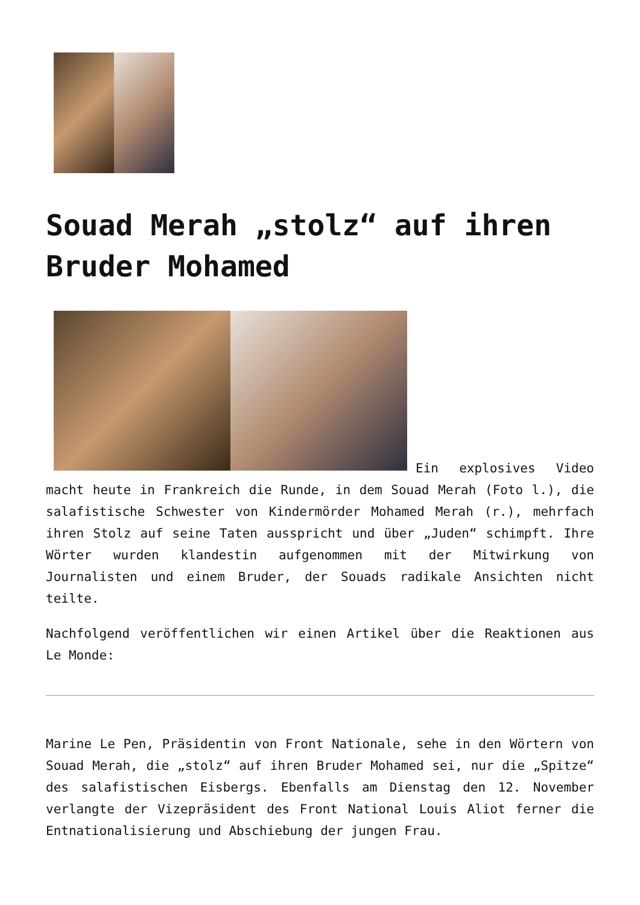Souad Merah „stolz“ auf ihren Bruder Mohamed
Ein explosives Video macht heute in Frankreich die Runde, in dem Souad Merah (Foto l.), die salafistische Schwester von Kindermörder Mohamed Merah (r.), mehrfach ihren Stolz auf seine Taten ausspricht und über „Juden“ schimpft. Ihre Wörter wurden klandestin aufgenommen mit der Mitwirkung von Journalisten und einem Bruder, der Souads radikale Ansichten nicht teilte.
Nachfolgend veröffentlichen wir einen Artikel über die Reaktionen aus Le Monde:
Marine Le Pen, Präsidentin von Front Nationale, sehe in den Wörtern von Souad Merah, die „stolz“ auf ihren Bruder Mohamed sei, nur die „Spitze“ des salafistischen Eisbergs. Ebenfalls am Dienstag den 12. November verlangte der Vizepräsident des Front National Louis Aliot ferner die Entnationalisierung und Abschiebung der jungen Frau.